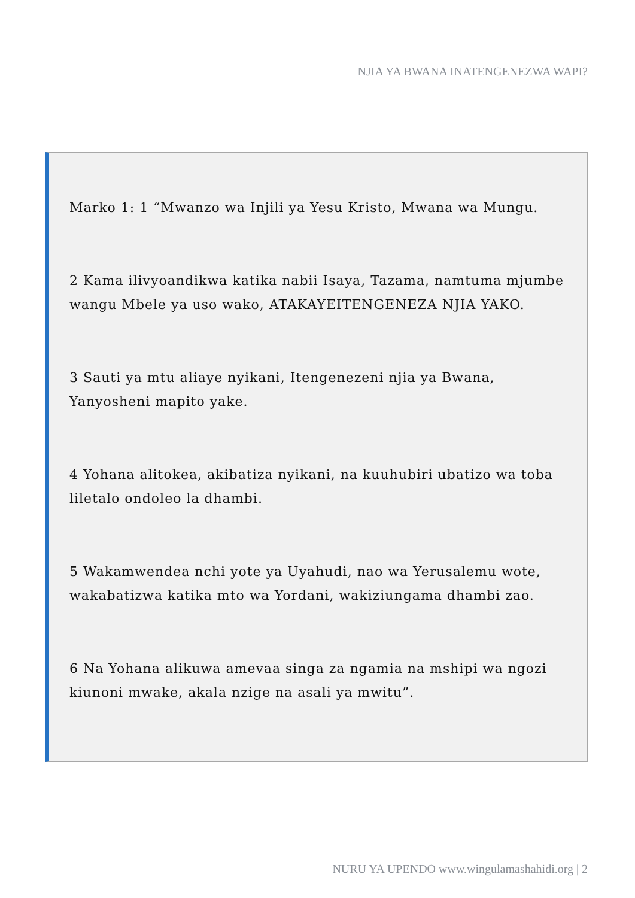NJIA YA BWANA INATENGENEZWA WAPI?
Marko 1: 1 “Mwanzo wa Injili ya Yesu Kristo, Mwana wa Mungu.
2 Kama ilivyoandikwa katika nabii Isaya, Tazama, namtuma mjumbe wangu Mbele ya uso wako, ATAKAYEITENGENEZA NJIA YAKO.
3 Sauti ya mtu aliaye nyikani, Itengenezeni njia ya Bwana, Yanyosheni mapito yake.
4 Yohana alitokea, akibatiza nyikani, na kuuhubiri ubatizo wa toba liletalo ondoleo la dhambi.
5 Wakamwendea nchi yote ya Uyahudi, nao wa Yerusalemu wote, wakabatizwa katika mto wa Yordani, wakiziungama dhambi zao.
6 Na Yohana alikuwa amevaa singa za ngamia na mshipi wa ngozi kiunoni mwake, akala nzige na asali ya mwitu”.
NURU YA UPENDO www.wingulamashahidi.org | 2